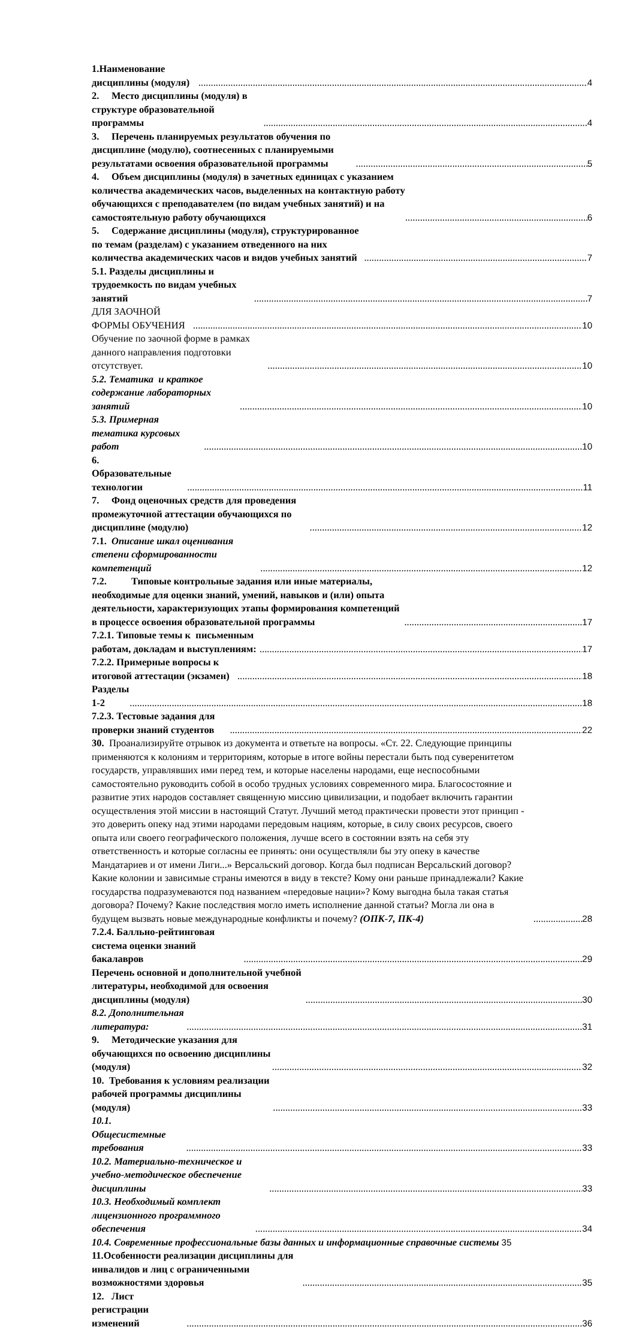1.Наименование дисциплины (модуля) 4
2. Место дисциплины (модуля) в структуре образовательной программы 4
3. Перечень планируемых результатов обучения по дисциплине (модулю), соотнесенных с планируемыми результатами освоения образовательной программы 5
4. Объем дисциплины (модуля) в зачетных единицах с указанием количества академических часов, выделенных на контактную работу обучающихся с преподавателем (по видам учебных занятий) и на самостоятельную работу обучающихся 6
5. Содержание дисциплины (модуля), структурированное по темам (разделам) с указанием отведенного на них количества академических часов и видов учебных занятий 7
5.1. Разделы дисциплины и трудоемкость по видам учебных занятий 7
ДЛЯ ЗАОЧНОЙ ФОРМЫ ОБУЧЕНИЯ 10
Обучение по заочной форме в рамках данного направления подготовки отсутствует. 10
5.2. Тематика и краткое содержание лабораторных занятий 10
5.3. Примерная тематика курсовых работ 10
6. Образовательные технологии 11
7. Фонд оценочных средств для проведения промежуточной аттестации обучающихся по дисциплине (модулю) 12
7.1. Описание шкал оценивания степени сформированности компетенций 12
7.2. Типовые контрольные задания или иные материалы, необходимые для оценки знаний, умений, навыков и (или) опыта деятельности, характеризующих этапы формирования компетенций в процессе освоения образовательной программы 17
7.2.1. Типовые темы к письменным работам, докладам и выступлениям: 17
7.2.2. Примерные вопросы к итоговой аттестации (экзамен) 18
Разделы 1-2 18
7.2.3. Тестовые задания для проверки знаний студентов 22
30. Проанализируйте отрывок из документа и ответьте на вопросы. «Ст. 22. Следующие принципы применяются к колониям и территориям, которые в итоге войны перестали быть под суверенитетом государств, управлявших ими перед тем, и которые населены народами, еще неспособными самостоятельно руководить собой в особо трудных условиях современного мира. Благосостояние и развитие этих народов составляет священную миссию цивилизации, и подобает включить гарантии осуществления этой миссии в настоящий Статут. Лучший метод практически провести этот принцип - это доверить опеку над этими народами передовым нациям, которые, в силу своих ресурсов, своего опыта или своего географического положения, лучше всего в состоянии взять на себя эту ответственность и которые согласны ее принять: они осуществляли бы эту опеку в качестве Мандатариев и от имени Лиги...» Версальский договор. Когда был подписан Версальский договор? Какие колонии и зависимые страны имеются в виду в тексте? Кому они раньше принадлежали? Какие государства подразумеваются под названием «передовые нации»? Кому выгодна была такая статья договора? Почему? Какие последствия могло иметь исполнение данной статьи? Могла ли она в будущем вызвать новые международные конфликты и почему? (ОПК-7, ПК-4) 28
7.2.4. Балльно-рейтинговая система оценки знаний бакалавров 29
Перечень основной и дополнительной учебной литературы, необходимой для освоения дисциплины (модуля) 30
8.2. Дополнительная литература: 31
9. Методические указания для обучающихся по освоению дисциплины (модуля) 32
10. Требования к условиям реализации рабочей программы дисциплины (модуля) 33
10.1. Общесистемные требования 33
10.2. Материально-техническое и учебно-методическое обеспечение дисциплины 33
10.3. Необходимый комплект лицензионного программного обеспечения 34
10.4. Современные профессиональные базы данных и информационные справочные системы 35
11.Особенности реализации дисциплины для инвалидов и лиц с ограниченными возможностями здоровья 35
12. Лист регистрации изменений 36